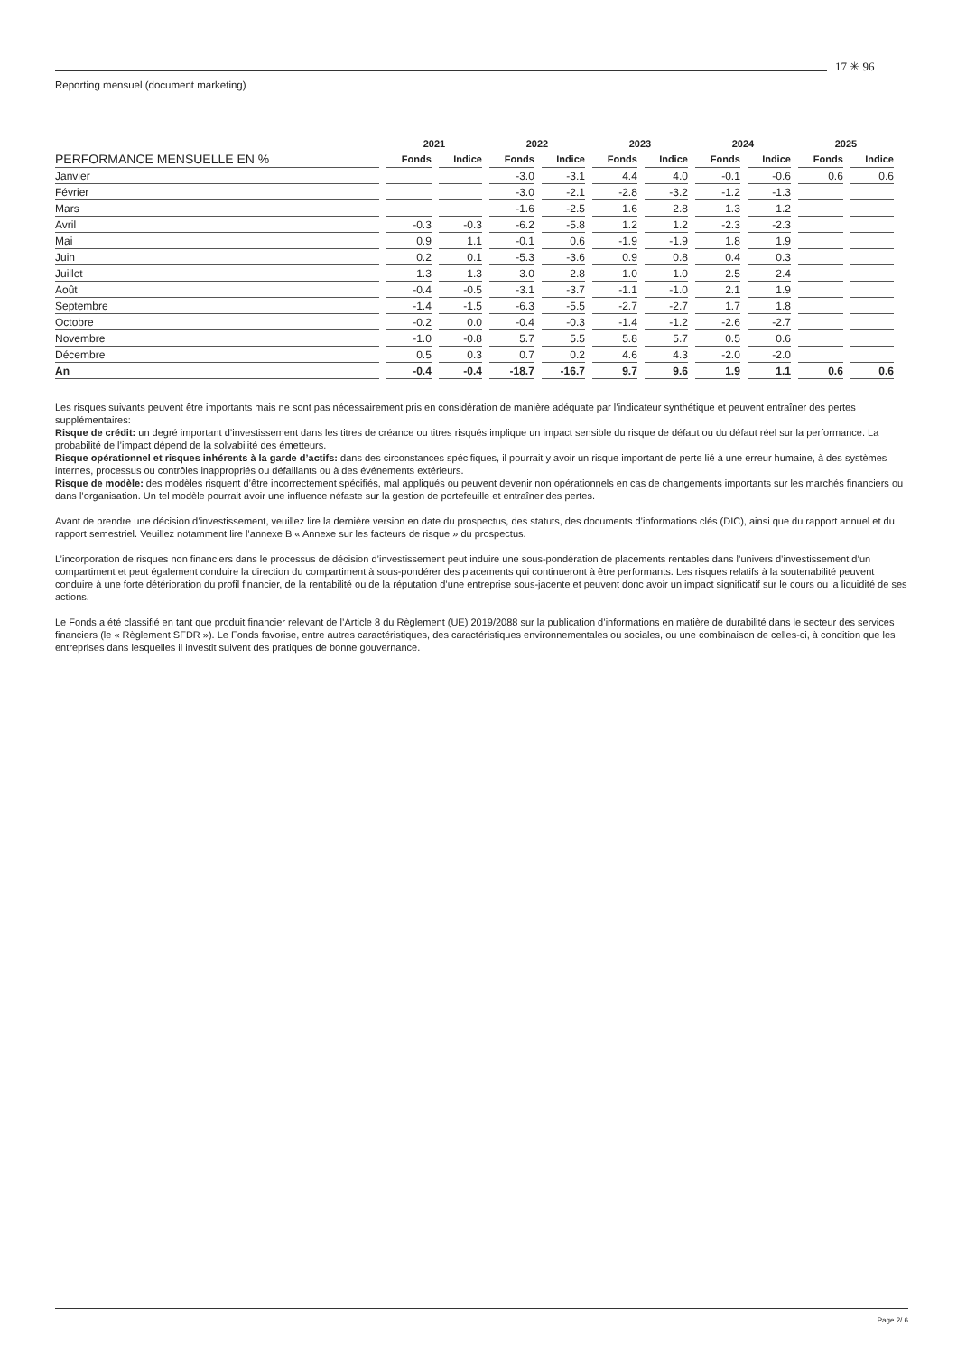17 ✳ 96
Reporting mensuel (document marketing)
| | 2021 | | 2022 | | 2023 | | 2024 | | 2025 | |
| --- | --- | --- | --- | --- | --- | --- | --- | --- | --- | --- |
| PERFORMANCE MENSUELLE EN % | Fonds | Indice | Fonds | Indice | Fonds | Indice | Fonds | Indice | Fonds | Indice |
| Janvier | | | -3.0 | -3.1 | 4.4 | 4.0 | -0.1 | -0.6 | 0.6 | 0.6 |
| Février | | | -3.0 | -2.1 | -2.8 | -3.2 | -1.2 | -1.3 | | |
| Mars | | | -1.6 | -2.5 | 1.6 | 2.8 | 1.3 | 1.2 | | |
| Avril | -0.3 | -0.3 | -6.2 | -5.8 | 1.2 | 1.2 | -2.3 | -2.3 | | |
| Mai | 0.9 | 1.1 | -0.1 | 0.6 | -1.9 | -1.9 | 1.8 | 1.9 | | |
| Juin | 0.2 | 0.1 | -5.3 | -3.6 | 0.9 | 0.8 | 0.4 | 0.3 | | |
| Juillet | 1.3 | 1.3 | 3.0 | 2.8 | 1.0 | 1.0 | 2.5 | 2.4 | | |
| Août | -0.4 | -0.5 | -3.1 | -3.7 | -1.1 | -1.0 | 2.1 | 1.9 | | |
| Septembre | -1.4 | -1.5 | -6.3 | -5.5 | -2.7 | -2.7 | 1.7 | 1.8 | | |
| Octobre | -0.2 | 0.0 | -0.4 | -0.3 | -1.4 | -1.2 | -2.6 | -2.7 | | |
| Novembre | -1.0 | -0.8 | 5.7 | 5.5 | 5.8 | 5.7 | 0.5 | 0.6 | | |
| Décembre | 0.5 | 0.3 | 0.7 | 0.2 | 4.6 | 4.3 | -2.0 | -2.0 | | |
| An | -0.4 | -0.4 | -18.7 | -16.7 | 9.7 | 9.6 | 1.9 | 1.1 | 0.6 | 0.6 |
Les risques suivants peuvent être importants mais ne sont pas nécessairement pris en considération de manière adéquate par l’indicateur synthétique et peuvent entraîner des pertes supplémentaires:
Risque de crédit: un degré important d’investissement dans les titres de créance ou titres risqués implique un impact sensible du risque de défaut ou du défaut réel sur la performance. La probabilité de l’impact dépend de la solvabilité des émetteurs.
Risque opérationnel et risques inhérents à la garde d’actifs: dans des circonstances spécifiques, il pourrait y avoir un risque important de perte lié à une erreur humaine, à des systèmes internes, processus ou contrôles inappropriés ou défaillants ou à des événements extérieurs.
Risque de modèle: des modèles risquent d’être incorrectement spécifiés, mal appliqués ou peuvent devenir non opérationnels en cas de changements importants sur les marchés financiers ou dans l’organisation. Un tel modèle pourrait avoir une influence néfaste sur la gestion de portefeuille et entraîner des pertes.
Avant de prendre une décision d’investissement, veuillez lire la dernière version en date du prospectus, des statuts, des documents d’informations clés (DIC), ainsi que du rapport annuel et du rapport semestriel. Veuillez notamment lire l’annexe B « Annexe sur les facteurs de risque » du prospectus.
L’incorporation de risques non financiers dans le processus de décision d’investissement peut induire une sous-pondération de placements rentables dans l’univers d’investissement d’un compartiment et peut également conduire la direction du compartiment à sous-pondérer des placements qui continueront à être performants. Les risques relatifs à la soutenabilité peuvent conduire à une forte détérioration du profil financier, de la rentabilité ou de la réputation d’une entreprise sous-jacente et peuvent donc avoir un impact significatif sur le cours ou la liquidité de ses actions.
Le Fonds a été classifié en tant que produit financier relevant de l’Article 8 du Règlement (UE) 2019/2088 sur la publication d’informations en matière de durabilité dans le secteur des services financiers (le « Règlement SFDR »). Le Fonds favorise, entre autres caractéristiques, des caractéristiques environnementales ou sociales, ou une combinaison de celles-ci, à condition que les entreprises dans lesquelles il investit suivent des pratiques de bonne gouvernance.
Page 2/ 6